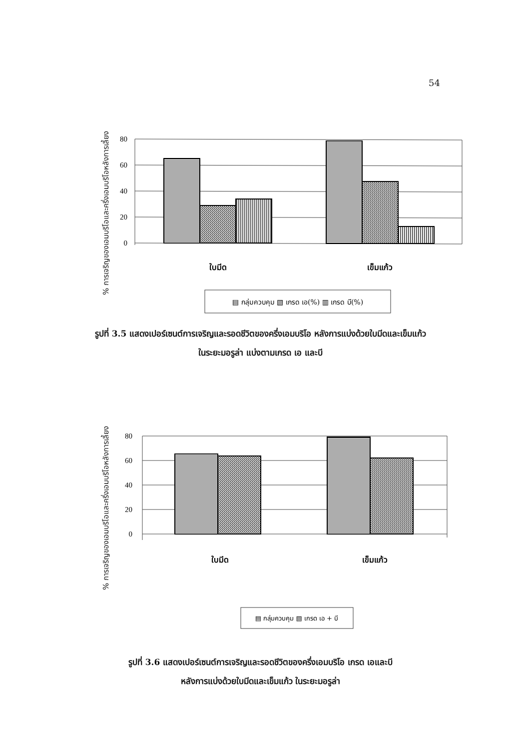54
% การเจริญของเอมบริโอและครึ่งเอมบริโอหลังการเลี้ยง
80
60
40
20
0
ใบมีด
เข็มแก้ว
▤ กลุ่มควบคุม ▧ เกรด เอ(%) ▥ เกรด บี(%)
รูปที่ 3.5 แสดงเปอร์เซนต์การเจริญและรอดชีวิตของครึ่งเอมบริโอ หลังการแบ่งด้วยใบมีดและเข็มแก้ว
ในระยะมอรูล่า แบ่งตามเกรด เอ และบี
% การเจริญของเอมบริโอและครึ่งเอมบริโอหลังการเลี้ยง
80
60
40
20
0
ใบมีด
เข็มแก้ว
▤ กลุ่มควบคุม ▧ เกรด เอ + บี
รูปที่ 3.6 แสดงเปอร์เซนต์การเจริญและรอดชีวิตของครึ่งเอมบริโอ เกรด เอและบี
หลังการแบ่งด้วยใบมีดและเข็มแก้ว ในระยะมอรูล่า